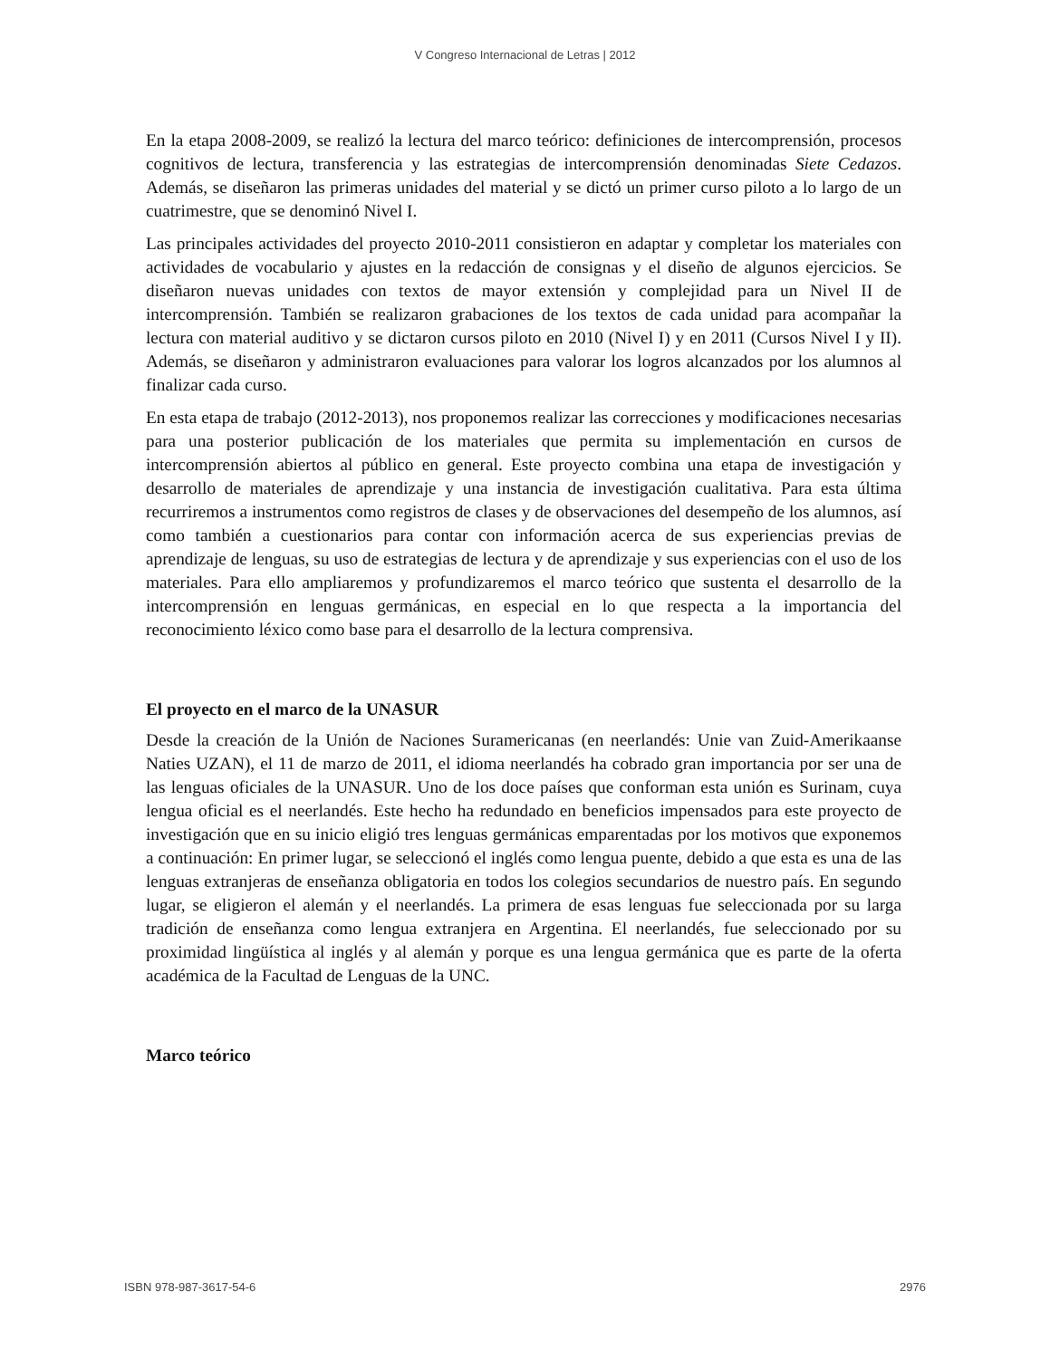V Congreso Internacional de Letras | 2012
En la etapa 2008-2009, se realizó la lectura del marco teórico: definiciones de intercomprensión, procesos cognitivos de lectura, transferencia y las estrategias de intercomprensión denominadas Siete Cedazos. Además, se diseñaron las primeras unidades del material y se dictó un primer curso piloto a lo largo de un cuatrimestre, que se denominó Nivel I.
Las principales actividades del proyecto 2010-2011 consistieron en adaptar y completar los materiales con actividades de vocabulario y ajustes en la redacción de consignas y el diseño de algunos ejercicios. Se diseñaron nuevas unidades con textos de mayor extensión y complejidad para un Nivel II de intercomprensión. También se realizaron grabaciones de los textos de cada unidad para acompañar la lectura con material auditivo y se dictaron cursos piloto en 2010 (Nivel I) y en 2011 (Cursos Nivel I y II). Además, se diseñaron y administraron evaluaciones para valorar los logros alcanzados por los alumnos al finalizar cada curso.
En esta etapa de trabajo (2012-2013), nos proponemos realizar las correcciones y modificaciones necesarias para una posterior publicación de los materiales que permita su implementación en cursos de intercomprensión abiertos al público en general. Este proyecto combina una etapa de investigación y desarrollo de materiales de aprendizaje y una instancia de investigación cualitativa. Para esta última recurriremos a instrumentos como registros de clases y de observaciones del desempeño de los alumnos, así como también a cuestionarios para contar con información acerca de sus experiencias previas de aprendizaje de lenguas, su uso de estrategias de lectura y de aprendizaje y sus experiencias con el uso de los materiales. Para ello ampliaremos y profundizaremos el marco teórico que sustenta el desarrollo de la intercomprensión en lenguas germánicas, en especial en lo que respecta a la importancia del reconocimiento léxico como base para el desarrollo de la lectura comprensiva.
El proyecto en el marco de la UNASUR
Desde la creación de la Unión de Naciones Suramericanas (en neerlandés: Unie van Zuid-Amerikaanse Naties UZAN), el 11 de marzo de 2011, el idioma neerlandés ha cobrado gran importancia por ser una de las lenguas oficiales de la UNASUR. Uno de los doce países que conforman esta unión es Surinam, cuya lengua oficial es el neerlandés. Este hecho ha redundado en beneficios impensados para este proyecto de investigación que en su inicio eligió tres lenguas germánicas emparentadas por los motivos que exponemos a continuación: En primer lugar, se seleccionó el inglés como lengua puente, debido a que esta es una de las lenguas extranjeras de enseñanza obligatoria en todos los colegios secundarios de nuestro país. En segundo lugar, se eligieron el alemán y el neerlandés. La primera de esas lenguas fue seleccionada por su larga tradición de enseñanza como lengua extranjera en Argentina. El neerlandés, fue seleccionado por su proximidad lingüística al inglés y al alemán y porque es una lengua germánica que es parte de la oferta académica de la Facultad de Lenguas de la UNC.
Marco teórico
ISBN 978-987-3617-54-6 2976